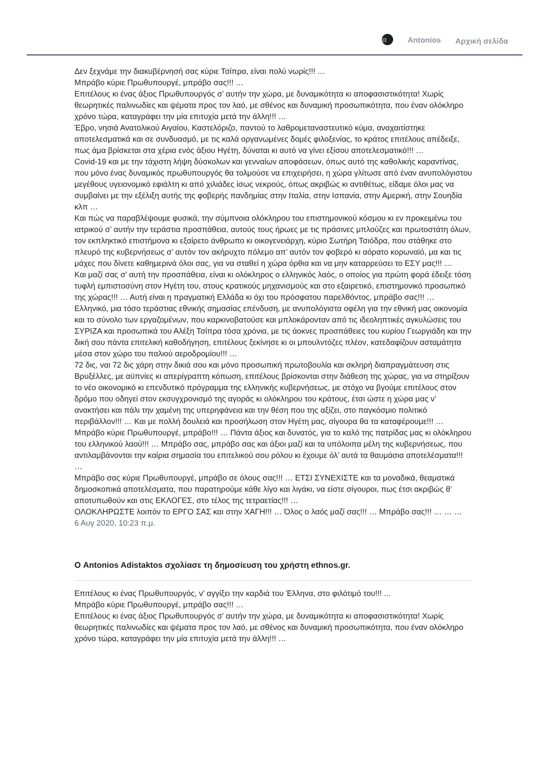α Antonios Αρχική σελίδα
Δεν ξεχνάμε την διακυβέρνησή σας κύριε Τσίπρα, είναι πολύ νωρίς!!! ...
Μπράβο κύριε Πρωθυπουργέ, μπράβο σας!!! …
Επιτέλους κι ένας άξιος Πρωθυπουργός σ’ αυτήν την χώρα, με δυναμικότητα κι αποφασιστικότητα! Χωρίς θεωρητικές παλινωδίες και ψέματα προς τον λαό, με σθένος και δυναμική προσωπικότητα, που έναν ολόκληρο χρόνο τώρα, καταγράφει την μία επιτυχία μετά την άλλη!!! …
Έβρο, νησιά Ανατολικού Αιγαίου, Καστελόριζο, παντού το λαθρομεταναστευτικό κύμα, αναχαιτίστηκε αποτελεσματικά και σε συνδυασμό, με τις καλά οργανωμένες δομές φιλοξενίας, το κράτος επιτέλους απέδειξε, πως άμα βρίσκεται στα χέρια ενός άξιου Ηγέτη, δύναται κι αυτό να γίνει εξίσου αποτελεσματικό!!! …
Covid-19 και με την τάχιστη λήψη δύσκολων και γενναίων αποφάσεων, όπως αυτό της καθολικής καραντίνας, που μόνο ένας δυναμικός πρωθυπουργός θα τολμούσε να επιχειρήσει, η χώρα γλίτωσε από έναν ανυπολόγιστου μεγέθους υγειονομικό εφιάλτη κι από χιλιάδες ίσως νεκρούς, όπως ακριβώς κι αντιθέτως, είδαμε όλοι μας να συμβαίνει με την εξέλιξη αυτής της φοβερής πανδημίας στην Ιταλία, στην Ισπανία, στην Αμερική, στην Σουηδία κλπ …
Και πώς να παραβλέψουμε φυσικά, την σύμπνοια ολόκληρου του επιστημονικού κόσμου κι εν προκειμένω του ιατρικού σ’ αυτήν την τεράστια προσπάθεια, αυτούς τους ήρωες με τις πράσινες μπλούζες και πρωτοστάτη όλων, τον εκπληκτικό επιστήμονα κι εξαίρετο άνθρωπο κι οικογενειάρχη, κύριο Σωτήρη Τσιόδρα, που στάθηκε στο πλευρό της κυβερνήσεως σ’ αυτόν τον ακήρυχτο πόλεμο απ’ αυτόν τον φοβερό κι αόρατο κορωναϊό, μα και τις μάχες που δίνετε καθημερινά όλοι σας, για να σταθεί η χώρα όρθια και να μην καταρρεύσει το ΕΣΥ μας!!! …
Και μαζί σας σ’ αυτή την προσπάθεια, είναι κι ολόκληρος ο ελληνικός λαός, ο οποίος για πρώτη φορά έδειξε τόση τυφλή εμπιστοσύνη στον Ηγέτη του, στους κρατικούς μηχανισμούς και στο εξαιρετικό, επιστημονικό προσωπικό της χώρας!!! … Αυτή είναι η πραγματική Ελλάδα κι όχι του πρόσφατου παρελθόντος, μπράβο σας!!! …
Ελληνικό, μια τόσο τεράστιας εθνικής σημασίας επένδυση, με ανυπολόγιστα οφέλη για την εθνική μας οικονομία και το σύνολο των εργαζομένων, που καρκινοβατούσε και μπλοκάρονταν από τις ιδεοληπτικές αγκυλώσεις του ΣΥΡΙΖΑ και προσωπικά του Αλέξη Τσίπρα τόσα χρόνια, με τις άοκνες προσπάθειες του κυρίου Γεωργιάδη και την δική σου πάντα επιτελική καθοδήγηση, επιτέλους ξεκίνησε κι οι μπουλντόζες πλέον, κατεδαφίζουν ασταμάτητα μέσα στον χώρο του παλιού αεροδρομίου!!! …
72 δις, ναι 72 δις χάρη στην δικιά σου και μόνο προσωπική πρωτοβουλία και σκληρή διαπραγμάτευση στις Βρυξέλλες, με αϋπνίες κι απερίγραπτη κόπωση, επιτέλους βρίσκονται στην διάθεση της χώρας, για να στηρίξουν το νέο οικονομικό κι επενδυτικό πρόγραμμα της ελληνικής κυβερνήσεως, με στόχο να βγούμε επιτέλους στον δρόμο που οδηγεί στον εκσυγχρονισμό της αγοράς κι ολόκληρου του κράτους, έτσι ώστε η χώρα μας ν’ ανακτήσει και πάλι την χαμένη της υπερηφάνεια και την θέση που της αξίζει, στο παγκόσμιο πολιτικό περιβάλλον!!! … Και με πολλή δουλειά και προσήλωση στον Ηγέτη μας, σίγουρα θα τα καταφέρουμε!!! …
Μπράβο κύριε Πρωθυπουργέ, μπράβο!!! … Πάντα άξιος και δυνατός, για το καλό της πατρίδας μας κι ολόκληρου του ελληνικού λαού!!! … Μπράβο σας, μπράβο σας και άξιοι μαζί και τα υπόλοιπα μέλη της κυβερνήσεως, που αντιλαμβάνονται την καίρια σημασία του επιτελικού σου ρόλου κι έχουμε όλ’ αυτά τα θαυμάσια αποτελέσματα!!! …
Μπράβο σας κύριε Πρωθυπουργέ, μπράβο σε όλους σας!!! … ΕΤΣΙ ΣΥΝΕΧΙΣΤΕ και τα μοναδικά, θεαματικά δημοσκοπικά αποτελέσματα, που παρατηρούμε κάθε λίγο και λιγάκι, να είστε σίγουροι, πως έτσι ακριβώς θ’ αποτυπωθούν και στις ΕΚΛΟΓΕΣ, στο τέλος της τετραετίας!!! …
ΟΛΟΚΛΗΡΩΣΤΕ λοιπόν το ΕΡΓΟ ΣΑΣ και στην ΧΑΓΗ!!! … Όλος ο λαός μαζί σας!!! … Μπράβο σας!!! … … …
6 Αυγ 2020, 10:23 π.μ.
Ο Antonios Adistaktos σχολίασε τη δημοσίευση του χρήστη ethnos.gr.
Επιτέλους κι ένας Πρωθυπουργός, ν' αγγίξει την καρδιά του Έλληνα, στο φιλότιμό του!!! ...
Μπράβο κύριε Πρωθυπουργέ, μπράβο σας!!! …
Επιτέλους κι ένας άξιος Πρωθυπουργός σ’ αυτήν την χώρα, με δυναμικότητα κι αποφασιστικότητα! Χωρίς θεωρητικές παλινωδίες και ψέματα προς τον λαό, με σθένος και δυναμική προσωπικότητα, που έναν ολόκληρο χρόνο τώρα, καταγράφει την μία επιτυχία μετά την άλλη!!! …